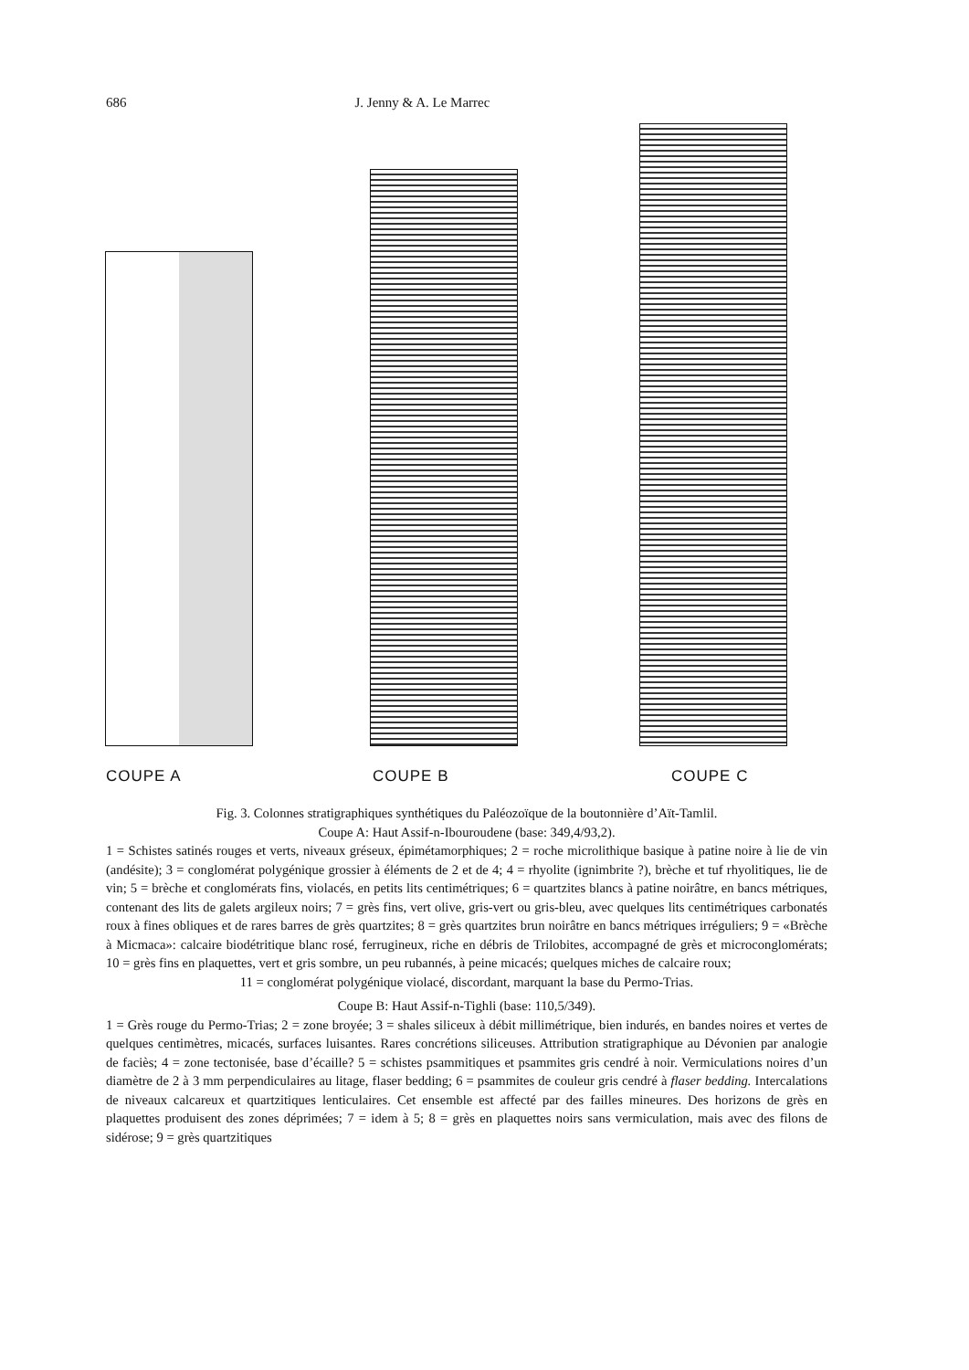686 J. Jenny & A. Le Marrec
COUPE A COUPE B COUPE C
Fig. 3. Colonnes stratigraphiques synthétiques du Paléozoïque de la boutonnière d’Aït-Tamlil.
Coupe A: Haut Assif-n-Ibouroudene (base: 349,4/93,2).
1 = Schistes satinés rouges et verts, niveaux gréseux, épimétamorphiques; 2 = roche microlithique basique à patine noire à lie de vin (andésite); 3 = conglomérat polygénique grossier à éléments de 2 et de 4; 4 = rhyolite (ignimbrite ?), brèche et tuf rhyolitiques, lie de vin; 5 = brèche et conglomérats fins, violacés, en petits lits centimétriques; 6 = quartzites blancs à patine noirâtre, en bancs métriques, contenant des lits de galets argileux noirs; 7 = grès fins, vert olive, gris-vert ou gris-bleu, avec quelques lits centimétriques carbonatés roux à fines obliques et de rares barres de grès quartzites; 8 = grès quartzites brun noirâtre en bancs métriques irréguliers; 9 = «Brèche à Micmaca»: calcaire biodétritique blanc rosé, ferrugineux, riche en débris de Trilobites, accompagné de grès et microconglomérats; 10 = grès fins en plaquettes, vert et gris sombre, un peu rubannés, à peine micacés; quelques miches de calcaire roux;
11 = conglomérat polygénique violacé, discordant, marquant la base du Permo-Trias.
Coupe B: Haut Assif-n-Tighli (base: 110,5/349).
1 = Grès rouge du Permo-Trias; 2 = zone broyée; 3 = shales siliceux à débit millimétrique, bien indurés, en bandes noires et vertes de quelques centimètres, micacés, surfaces luisantes. Rares concrétions siliceuses. Attribution stratigraphique au Dévonien par analogie de faciès; 4 = zone tectonisée, base d’écaille? 5 = schistes psammitiques et psammites gris cendré à noir. Vermiculations noires d’un diamètre de 2 à 3 mm perpendiculaires au litage, flaser bedding; 6 = psammites de couleur gris cendré à flaser bedding. Intercalations de niveaux calcareux et quartzitiques lenticulaires. Cet ensemble est affecté par des failles mineures. Des horizons de grès en plaquettes produisent des zones déprimées; 7 = idem à 5; 8 = grès en plaquettes noirs sans vermiculation, mais avec des filons de sidérose; 9 = grès quartzitiques